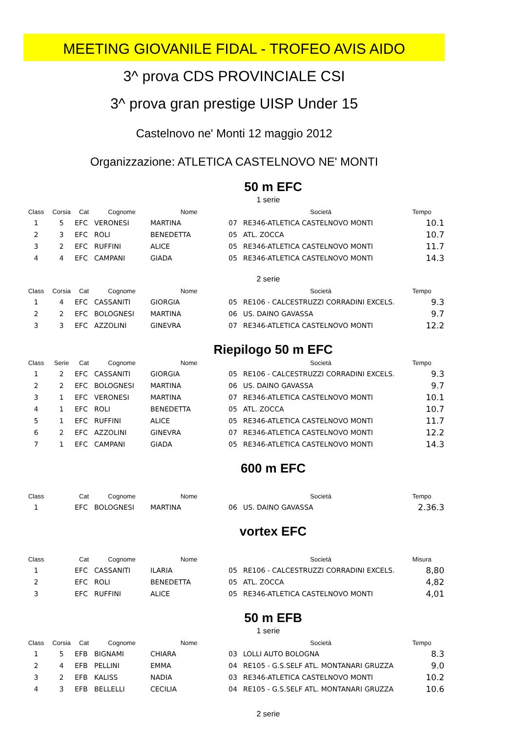MEETING GIOVANILE FIDAL - TROFEO AVIS AIDO
3^ prova CDS PROVINCIALE CSI
3^ prova gran prestige UISP Under 15
Castelnovo ne' Monti 12 maggio 2012
Organizzazione: ATLETICA CASTELNOVO NE' MONTI
50 m EFC
1 serie
| Class | Corsia | Cat | Cognome | Nome | | Società | Tempo |
| --- | --- | --- | --- | --- | --- | --- | --- |
| 1 | 5 | EFC | VERONESI | MARTINA | 07 | RE346-ATLETICA CASTELNOVO MONTI | 10.1 |
| 2 | 3 | EFC | ROLI | BENEDETTA | 05 | ATL. ZOCCA | 10.7 |
| 3 | 2 | EFC | RUFFINI | ALICE | 05 | RE346-ATLETICA CASTELNOVO MONTI | 11.7 |
| 4 | 4 | EFC | CAMPANI | GIADA | 05 | RE346-ATLETICA CASTELNOVO MONTI | 14.3 |
2 serie
| Class | Corsia | Cat | Cognome | Nome | | Società | Tempo |
| --- | --- | --- | --- | --- | --- | --- | --- |
| 1 | 4 | EFC | CASSANITI | GIORGIA | 05 | RE106 - CALCESTRUZZI CORRADINI EXCELS. | 9.3 |
| 2 | 2 | EFC | BOLOGNESI | MARTINA | 06 | US. DAINO GAVASSA | 9.7 |
| 3 | 3 | EFC | AZZOLINI | GINEVRA | 07 | RE346-ATLETICA CASTELNOVO MONTI | 12.2 |
Riepilogo 50 m EFC
| Class | Serie | Cat | Cognome | Nome | | Società | Tempo |
| --- | --- | --- | --- | --- | --- | --- | --- |
| 1 | 2 | EFC | CASSANITI | GIORGIA | 05 | RE106 - CALCESTRUZZI CORRADINI EXCELS. | 9.3 |
| 2 | 2 | EFC | BOLOGNESI | MARTINA | 06 | US. DAINO GAVASSA | 9.7 |
| 3 | 1 | EFC | VERONESI | MARTINA | 07 | RE346-ATLETICA CASTELNOVO MONTI | 10.1 |
| 4 | 1 | EFC | ROLI | BENEDETTA | 05 | ATL. ZOCCA | 10.7 |
| 5 | 1 | EFC | RUFFINI | ALICE | 05 | RE346-ATLETICA CASTELNOVO MONTI | 11.7 |
| 6 | 2 | EFC | AZZOLINI | GINEVRA | 07 | RE346-ATLETICA CASTELNOVO MONTI | 12.2 |
| 7 | 1 | EFC | CAMPANI | GIADA | 05 | RE346-ATLETICA CASTELNOVO MONTI | 14.3 |
600 m EFC
| Class | | Cat | Cognome | Nome | | Società | Tempo |
| --- | --- | --- | --- | --- | --- | --- | --- |
| 1 | | EFC | BOLOGNESI | MARTINA | 06 | US. DAINO GAVASSA | 2.36.3 |
vortex EFC
| Class | | Cat | Cognome | Nome | | Società | Misura |
| --- | --- | --- | --- | --- | --- | --- | --- |
| 1 | | EFC | CASSANITI | ILARIA | 05 | RE106 - CALCESTRUZZI CORRADINI EXCELS. | 8,80 |
| 2 | | EFC | ROLI | BENEDETTA | 05 | ATL. ZOCCA | 4,82 |
| 3 | | EFC | RUFFINI | ALICE | 05 | RE346-ATLETICA CASTELNOVO MONTI | 4,01 |
50 m EFB
1 serie
| Class | Corsia | Cat | Cognome | Nome | | Società | Tempo |
| --- | --- | --- | --- | --- | --- | --- | --- |
| 1 | 5 | EFB | BIGNAMI | CHIARA | 03 | LOLLI AUTO BOLOGNA | 8.3 |
| 2 | 4 | EFB | PELLINI | EMMA | 04 | RE105 - G.S.SELF ATL. MONTANARI GRUZZA | 9.0 |
| 3 | 2 | EFB | KALISS | NADIA | 03 | RE346-ATLETICA CASTELNOVO MONTI | 10.2 |
| 4 | 3 | EFB | BELLELLI | CECILIA | 04 | RE105 - G.S.SELF ATL. MONTANARI GRUZZA | 10.6 |
2 serie